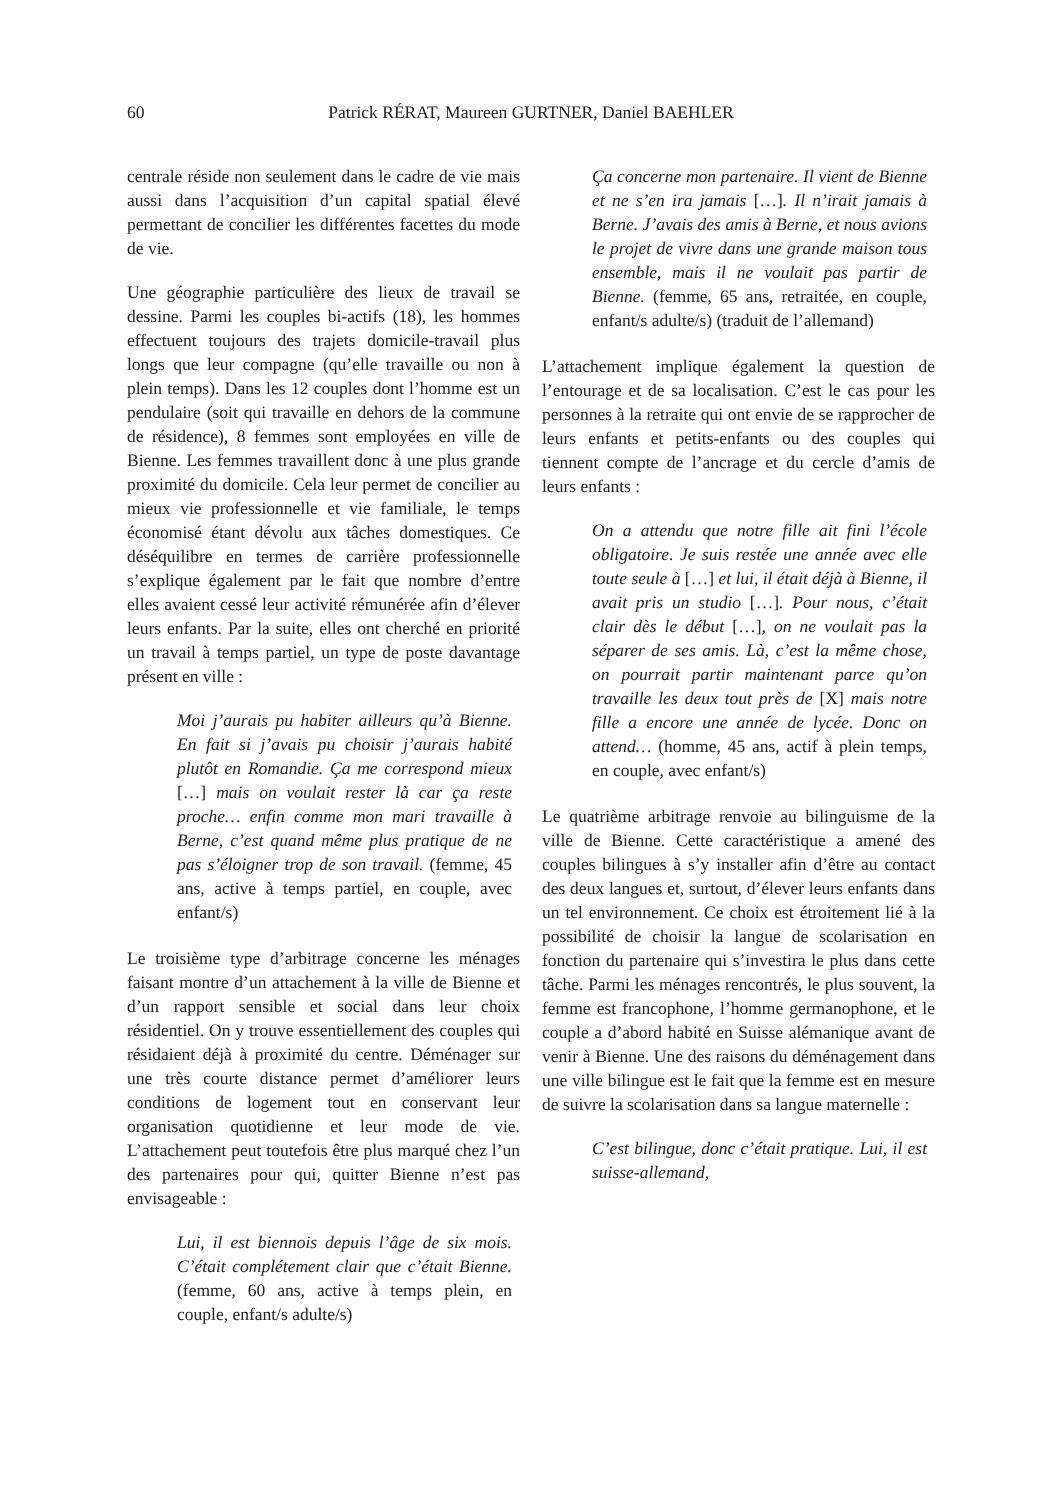60 Patrick RÉRAT, Maureen GURTNER, Daniel BAEHLER
centrale réside non seulement dans le cadre de vie mais aussi dans l’acquisition d’un capital spatial élevé permettant de concilier les différentes facettes du mode de vie.
Une géographie particulière des lieux de travail se dessine. Parmi les couples bi-actifs (18), les hommes effectuent toujours des trajets domicile-travail plus longs que leur compagne (qu’elle travaille ou non à plein temps). Dans les 12 couples dont l’homme est un pendulaire (soit qui travaille en dehors de la commune de résidence), 8 femmes sont employées en ville de Bienne. Les femmes travaillent donc à une plus grande proximité du domicile. Cela leur permet de concilier au mieux vie professionnelle et vie familiale, le temps économisé étant dévolu aux tâches domestiques. Ce déséquilibre en termes de carrière professionnelle s’explique également par le fait que nombre d’entre elles avaient cessé leur activité rémunérée afin d’élever leurs enfants. Par la suite, elles ont cherché en priorité un travail à temps partiel, un type de poste davantage présent en ville :
Moi j’aurais pu habiter ailleurs qu’à Bienne. En fait si j’avais pu choisir j’aurais habité plutôt en Romandie. Ça me correspond mieux […] mais on voulait rester là car ça reste proche… enfin comme mon mari travaille à Berne, c’est quand même plus pratique de ne pas s’éloigner trop de son travail. (femme, 45 ans, active à temps partiel, en couple, avec enfant/s)
Le troisième type d’arbitrage concerne les ménages faisant montre d’un attachement à la ville de Bienne et d’un rapport sensible et social dans leur choix résidentiel. On y trouve essentiellement des couples qui résidaient déjà à proximité du centre. Déménager sur une très courte distance permet d’améliorer leurs conditions de logement tout en conservant leur organisation quotidienne et leur mode de vie. L’attachement peut toutefois être plus marqué chez l’un des partenaires pour qui, quitter Bienne n’est pas envisageable :
Lui, il est biennois depuis l’âge de six mois. C’était complétement clair que c’était Bienne. (femme, 60 ans, active à temps plein, en couple, enfant/s adulte/s)
Ça concerne mon partenaire. Il vient de Bienne et ne s’en ira jamais […]. Il n’irait jamais à Berne. J’avais des amis à Berne, et nous avions le projet de vivre dans une grande maison tous ensemble, mais il ne voulait pas partir de Bienne. (femme, 65 ans, retraitée, en couple, enfant/s adulte/s) (traduit de l’allemand)
L’attachement implique également la question de l’entourage et de sa localisation. C’est le cas pour les personnes à la retraite qui ont envie de se rapprocher de leurs enfants et petits-enfants ou des couples qui tiennent compte de l’ancrage et du cercle d’amis de leurs enfants :
On a attendu que notre fille ait fini l’école obligatoire. Je suis restée une année avec elle toute seule à […] et lui, il était déjà à Bienne, il avait pris un studio […]. Pour nous, c’était clair dès le début […], on ne voulait pas la séparer de ses amis. Là, c’est la même chose, on pourrait partir maintenant parce qu’on travaille les deux tout près de [X] mais notre fille a encore une année de lycée. Donc on attend… (homme, 45 ans, actif à plein temps, en couple, avec enfant/s)
Le quatrième arbitrage renvoie au bilinguisme de la ville de Bienne. Cette caractéristique a amené des couples bilingues à s’y installer afin d’être au contact des deux langues et, surtout, d’élever leurs enfants dans un tel environnement. Ce choix est étroitement lié à la possibilité de choisir la langue de scolarisation en fonction du partenaire qui s’investira le plus dans cette tâche. Parmi les ménages rencontrés, le plus souvent, la femme est francophone, l’homme germanophone, et le couple a d’abord habité en Suisse alémanique avant de venir à Bienne. Une des raisons du déménagement dans une ville bilingue est le fait que la femme est en mesure de suivre la scolarisation dans sa langue maternelle :
C’est bilingue, donc c’était pratique. Lui, il est suisse-allemand,